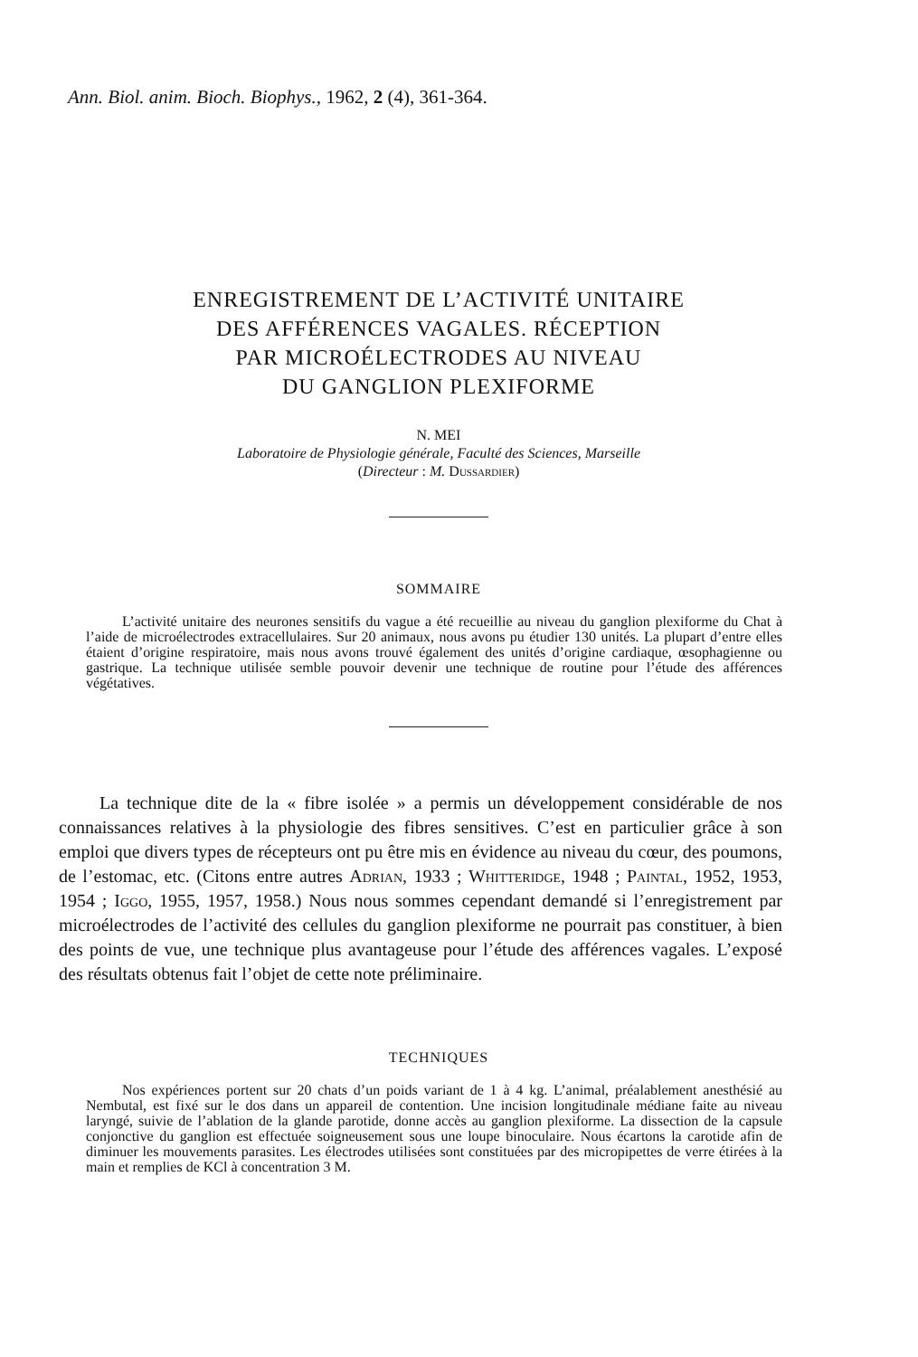Ann. Biol. anim. Bioch. Biophys., 1962, 2 (4), 361-364.
ENREGISTREMENT DE L’ACTIVITÉ UNITAIRE
DES AFFÉRENCES VAGALES. RÉCEPTION
PAR MICROÉLECTRODES AU NIVEAU
DU GANGLION PLEXIFORME
N. MEI
Laboratoire de Physiologie générale, Faculté des Sciences, Marseille
(Directeur : M. Dussardier)
SOMMAIRE
L’activité unitaire des neurones sensitifs du vague a été recueillie au niveau du ganglion plexiforme du Chat à l’aide de microélectrodes extracellulaires. Sur 20 animaux, nous avons pu étudier 130 unités. La plupart d’entre elles étaient d’origine respiratoire, mais nous avons trouvé également des unités d’origine cardiaque, œsophagienne ou gastrique. La technique utilisée semble pouvoir devenir une technique de routine pour l’étude des afférences végétatives.
La technique dite de la « fibre isolée » a permis un développement considérable de nos connaissances relatives à la physiologie des fibres sensitives. C’est en particulier grâce à son emploi que divers types de récepteurs ont pu être mis en évidence au niveau du cœur, des poumons, de l’estomac, etc. (Citons entre autres Adrian, 1933 ; Whitteridge, 1948 ; Paintal, 1952, 1953, 1954 ; Iggo, 1955, 1957, 1958.) Nous nous sommes cependant demandé si l’enregistrement par microélectrodes de l’activité des cellules du ganglion plexiforme ne pourrait pas constituer, à bien des points de vue, une technique plus avantageuse pour l’étude des afférences vagales. L’exposé des résultats obtenus fait l’objet de cette note préliminaire.
TECHNIQUES
Nos expériences portent sur 20 chats d’un poids variant de 1 à 4 kg. L’animal, préalablement anesthésié au Nembutal, est fixé sur le dos dans un appareil de contention. Une incision longitudinale médiane faite au niveau laryngé, suivie de l’ablation de la glande parotide, donne accès au ganglion plexiforme. La dissection de la capsule conjonctive du ganglion est effectuée soigneusement sous une loupe binoculaire. Nous écartons la carotide afin de diminuer les mouvements parasites. Les électrodes utilisées sont constituées par des micropipettes de verre étirées à la main et remplies de KCl à concentration 3 M.